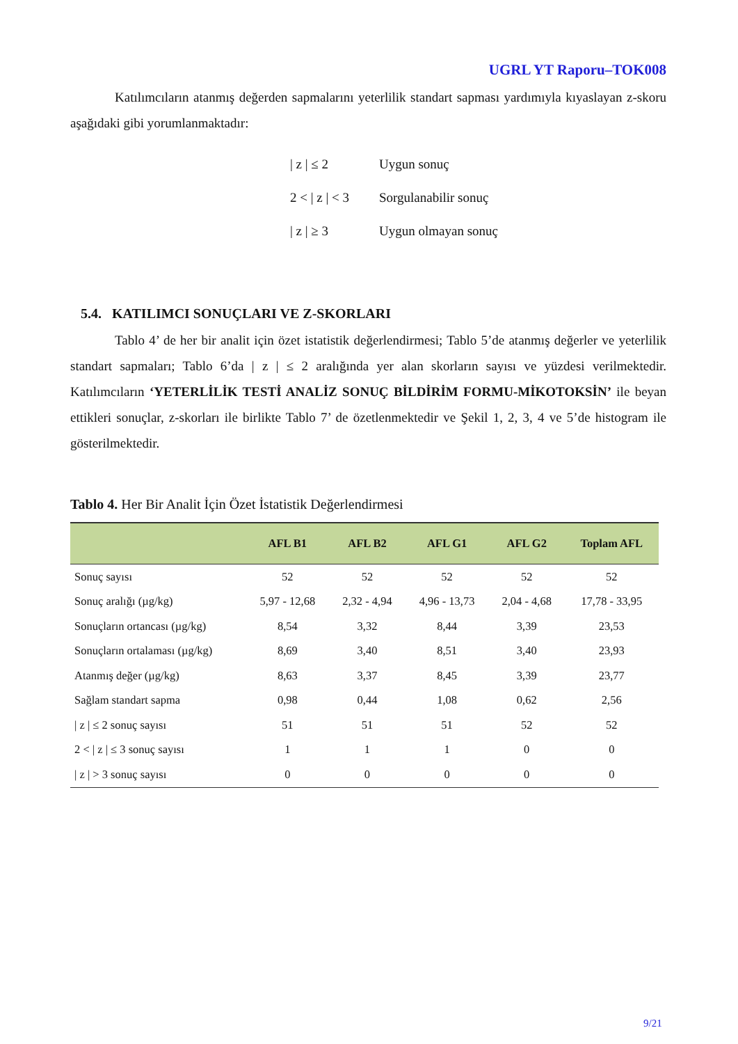UGRL YT Raporu–TOK008
Katılımcıların atanmış değerden sapmalarını yeterlilik standart sapması yardımıyla kıyaslayan z-skoru aşağıdaki gibi yorumlanmaktadır:
| z | ≤ 2 Uygun sonuç
2 < | z | < 3 Sorgulanabilir sonuç
| z | ≥ 3 Uygun olmayan sonuç
5.4. KATILIMCI SONUÇLARI VE Z-SKORLARI
Tablo 4’ de her bir analit için özet istatistik değerlendirmesi; Tablo 5’de atanmış değerler ve yeterlilik standart sapmaları; Tablo 6’da | z | ≤ 2 aralığında yer alan skorların sayısı ve yüzdesi verilmektedir. Katılımcıların ‘YETERLİLİK TESTİ ANALİZ SONUÇ BİLDİRİM FORMU-MİKOTOKSİN’ ile beyan ettikleri sonuçlar, z-skorları ile birlikte Tablo 7’ de özetlenmektedir ve Şekil 1, 2, 3, 4 ve 5’de histogram ile gösterilmektedir.
Tablo 4. Her Bir Analit İçin Özet İstatistik Değerlendirmesi
| | AFL B1 | AFL B2 | AFL G1 | AFL G2 | Toplam AFL |
| --- | --- | --- | --- | --- | --- |
| Sonuç sayısı | 52 | 52 | 52 | 52 | 52 |
| Sonuç aralığı (µg/kg) | 5,97 - 12,68 | 2,32 - 4,94 | 4,96 - 13,73 | 2,04 - 4,68 | 17,78 - 33,95 |
| Sonuçların ortancası (µg/kg) | 8,54 | 3,32 | 8,44 | 3,39 | 23,53 |
| Sonuçların ortalaması (µg/kg) | 8,69 | 3,40 | 8,51 | 3,40 | 23,93 |
| Atanmış değer (µg/kg) | 8,63 | 3,37 | 8,45 | 3,39 | 23,77 |
| Sağlam standart sapma | 0,98 | 0,44 | 1,08 | 0,62 | 2,56 |
| / z / ≤ 2 sonuç sayısı | 51 | 51 | 51 | 52 | 52 |
| 2 < / z / ≤ 3 sonuç sayısı | 1 | 1 | 1 | 0 | 0 |
| / z / > 3 sonuç sayısı | 0 | 0 | 0 | 0 | 0 |
9/21